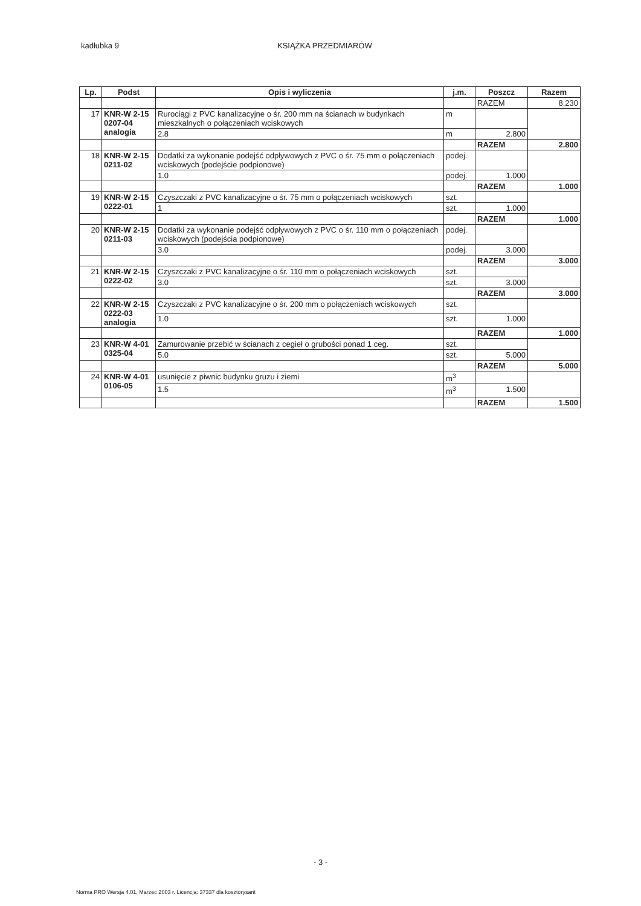kadłubka 9 KSIĄŻKA PRZEDMIARÓW
| Lp. | Podst | Opis i wyliczenia | j.m. | Poszcz | Razem |
| --- | --- | --- | --- | --- | --- |
| | | | | RAZEM | 8.230 |
| 17 | KNR-W 2-15 0207-04 analogia | Rurociągi z PVC kanalizacyjne o śr. 200 mm na ścianach w budynkach mieszkalnych o połączeniach wciskowych | m | | |
| | | 2.8 | m | 2.800 | |
| | | | | RAZEM | 2.800 |
| 18 | KNR-W 2-15 0211-02 | Dodatki za wykonanie podejść odpływowych z PVC o śr. 75 mm o połączeniach wciskowych (podejście podpionowe) | podej. | | |
| | | 1.0 | podej. | 1.000 | |
| | | | | RAZEM | 1.000 |
| 19 | KNR-W 2-15 0222-01 | Czyszczaki z PVC kanalizacyjne o śr. 75 mm o połączeniach wciskowych | szt. | | |
| | | 1 | szt. | 1.000 | |
| | | | | RAZEM | 1.000 |
| 20 | KNR-W 2-15 0211-03 | Dodatki za wykonanie podejść odpływowych z PVC o śr. 110 mm o połączeniach wciskowych (podejścia podpionowe) | podej. | | |
| | | 3.0 | podej. | 3.000 | |
| | | | | RAZEM | 3.000 |
| 21 | KNR-W 2-15 0222-02 | Czyszczaki z PVC kanalizacyjne o śr. 110 mm o połączeniach wciskowych | szt. | | |
| | | 3.0 | szt. | 3.000 | |
| | | | | RAZEM | 3.000 |
| 22 | KNR-W 2-15 0222-03 analogia | Czyszczaki z PVC kanalizacyjne o śr. 200 mm o połączeniach wciskowych | szt. | | |
| | | 1.0 | szt. | 1.000 | |
| | | | | RAZEM | 1.000 |
| 23 | KNR-W 4-01 0325-04 | Zamurowanie przebić w ścianach z cegieł o grubości ponad 1 ceg. | szt. | | |
| | | 5.0 | szt. | 5.000 | |
| | | | | RAZEM | 5.000 |
| 24 | KNR-W 4-01 0106-05 | usunięcie z piwnic budynku gruzu i ziemi | m<sup>3</sup> | | |
| | | 1.5 | m<sup>3</sup> | 1.500 | |
| | | | | RAZEM | 1.500 |
- 3 -
Norma PRO Wersja 4.01, Marzec 2003 r. Licencja: 37337 dla kosztorysant